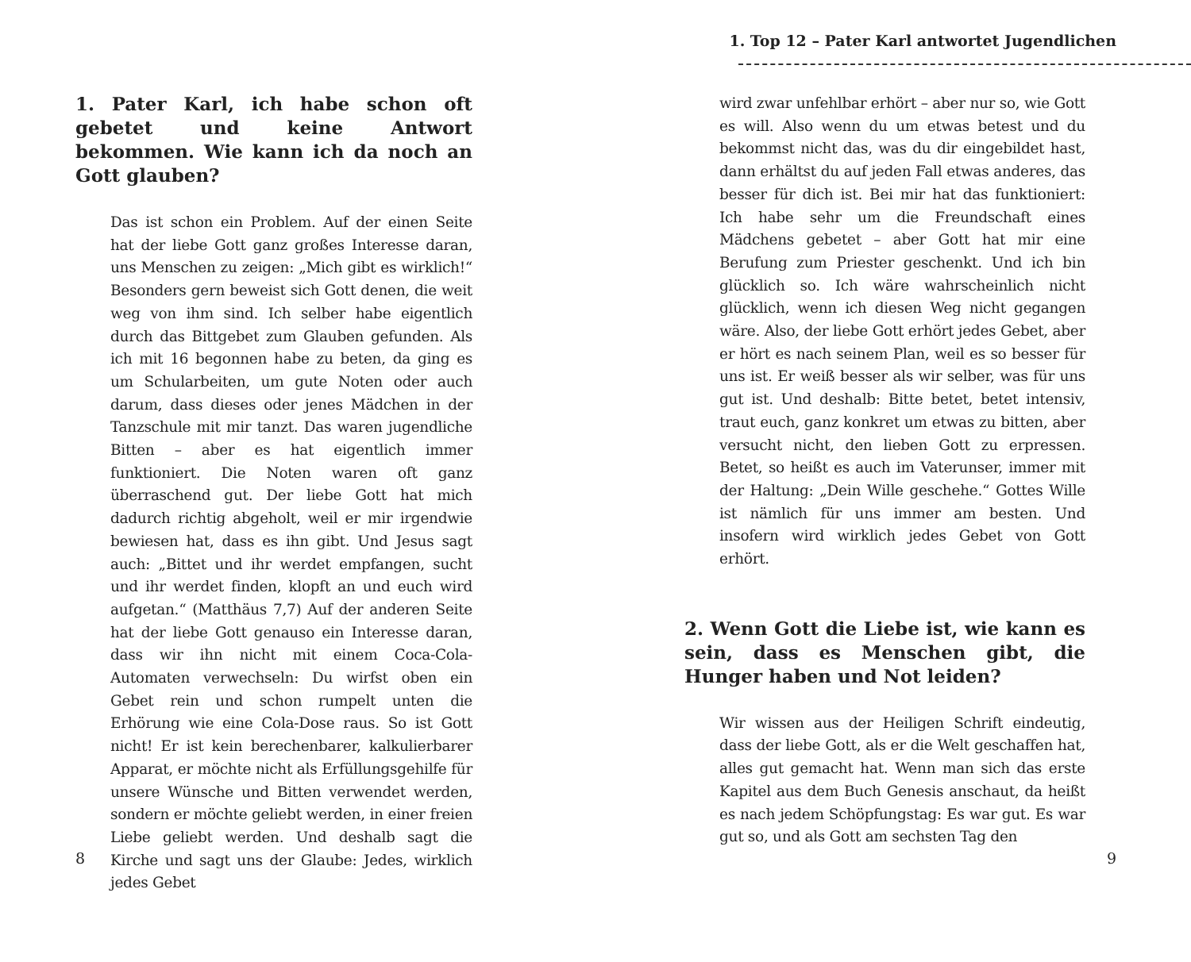1. Pater Karl, ich habe schon oft gebetet und keine Antwort bekommen. Wie kann ich da noch an Gott glauben?
Das ist schon ein Problem. Auf der einen Seite hat der liebe Gott ganz großes Interesse daran, uns Menschen zu zeigen: „Mich gibt es wirklich!“ Besonders gern beweist sich Gott denen, die weit weg von ihm sind. Ich selber habe eigentlich durch das Bittgebet zum Glauben gefunden. Als ich mit 16 begonnen habe zu beten, da ging es um Schularbeiten, um gute Noten oder auch darum, dass dieses oder jenes Mädchen in der Tanzschule mit mir tanzt. Das waren jugendliche Bitten – aber es hat eigentlich immer funktioniert. Die Noten waren oft ganz überraschend gut. Der liebe Gott hat mich dadurch richtig abgeholt, weil er mir irgendwie bewiesen hat, dass es ihn gibt. Und Jesus sagt auch: „Bittet und ihr werdet empfangen, sucht und ihr werdet finden, klopft an und euch wird aufgetan.“ (Matthäus 7,7) Auf der anderen Seite hat der liebe Gott genauso ein Interesse daran, dass wir ihn nicht mit einem Coca-Cola-Automaten verwechseln: Du wirfst oben ein Gebet rein und schon rumpelt unten die Erhörung wie eine Cola-Dose raus. So ist Gott nicht! Er ist kein berechenbarer, kalkulierbarer Apparat, er möchte nicht als Erfüllungsgehilfe für unsere Wünsche und Bitten verwendet werden, sondern er möchte geliebt werden, in einer freien Liebe geliebt werden. Und deshalb sagt die Kirche und sagt uns der Glaube: Jedes, wirklich jedes Gebet
8
1. Top 12 – Pater Karl antwortet Jugendlichen
wird zwar unfehlbar erhört – aber nur so, wie Gott es will. Also wenn du um etwas betest und du bekommst nicht das, was du dir eingebildet hast, dann erhältst du auf jeden Fall etwas anderes, das besser für dich ist. Bei mir hat das funktioniert: Ich habe sehr um die Freundschaft eines Mädchens gebetet – aber Gott hat mir eine Berufung zum Priester geschenkt. Und ich bin glücklich so. Ich wäre wahrscheinlich nicht glücklich, wenn ich diesen Weg nicht gegangen wäre. Also, der liebe Gott erhört jedes Gebet, aber er hört es nach seinem Plan, weil es so besser für uns ist. Er weiß besser als wir selber, was für uns gut ist. Und deshalb: Bitte betet, betet intensiv, traut euch, ganz konkret um etwas zu bitten, aber versucht nicht, den lieben Gott zu erpressen. Betet, so heißt es auch im Vaterunser, immer mit der Haltung: „Dein Wille geschehe.“ Gottes Wille ist nämlich für uns immer am besten. Und insofern wird wirklich jedes Gebet von Gott erhört.
2. Wenn Gott die Liebe ist, wie kann es sein, dass es Menschen gibt, die Hunger haben und Not leiden?
Wir wissen aus der Heiligen Schrift eindeutig, dass der liebe Gott, als er die Welt geschaffen hat, alles gut gemacht hat. Wenn man sich das erste Kapitel aus dem Buch Genesis anschaut, da heißt es nach jedem Schöpfungstag: Es war gut. Es war gut so, und als Gott am sechsten Tag den
9